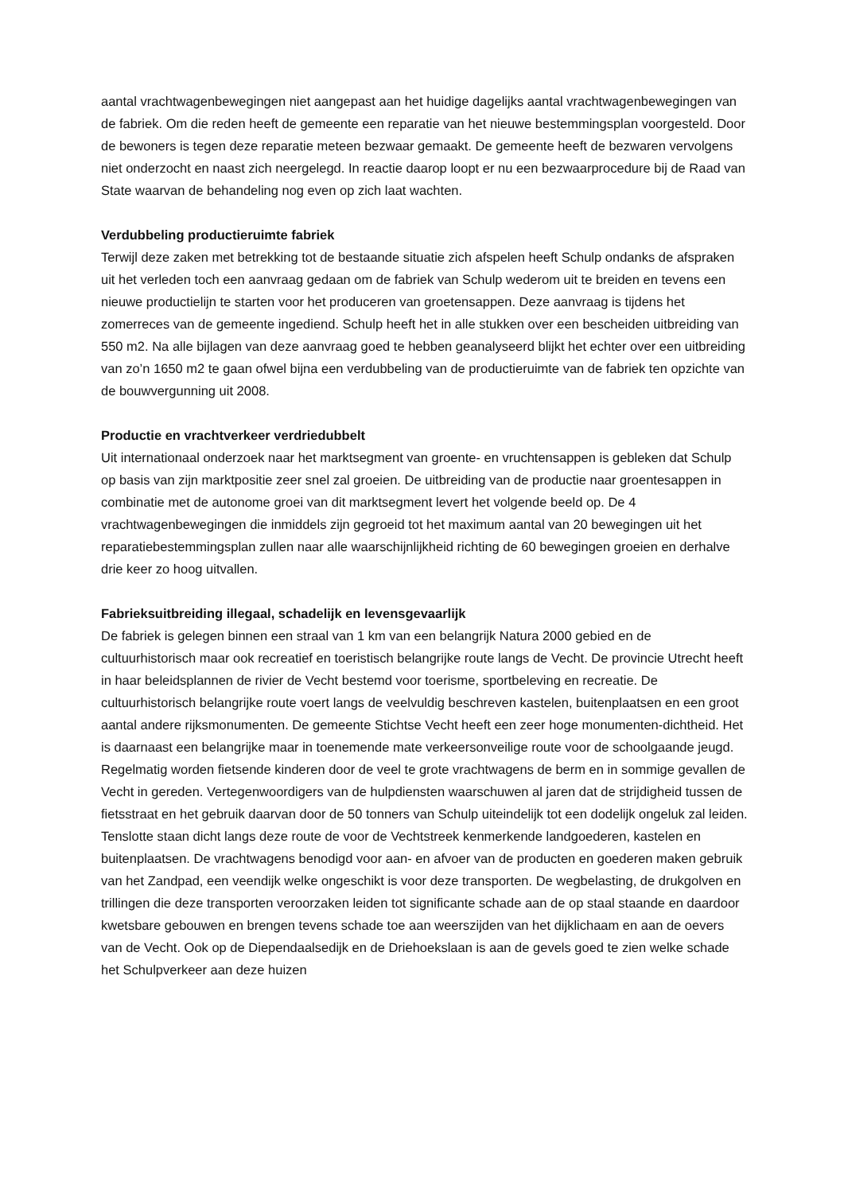aantal vrachtwagenbewegingen niet aangepast aan het huidige dagelijks aantal vrachtwagenbewegingen van de fabriek. Om die reden heeft de gemeente een reparatie van het nieuwe bestemmingsplan voorgesteld. Door de bewoners is tegen deze reparatie meteen bezwaar gemaakt. De gemeente heeft de bezwaren vervolgens niet onderzocht en naast zich neergelegd. In reactie daarop loopt er nu een bezwaarprocedure bij de Raad van State waarvan de behandeling nog even op zich laat wachten.
Verdubbeling productieruimte fabriek
Terwijl deze zaken met betrekking tot de bestaande situatie zich afspelen heeft Schulp ondanks de afspraken uit het verleden toch een aanvraag gedaan om de fabriek van Schulp wederom uit te breiden en tevens een nieuwe productielijn te starten voor het produceren van groetensappen. Deze aanvraag is tijdens het zomerreces van de gemeente ingediend. Schulp heeft het in alle stukken over een bescheiden uitbreiding van 550 m2. Na alle bijlagen van deze aanvraag goed te hebben geanalyseerd blijkt het echter over een uitbreiding van zo’n 1650 m2 te gaan ofwel bijna een verdubbeling van de productieruimte van de fabriek ten opzichte van de bouwvergunning uit 2008.
Productie en vrachtverkeer verdriedubbelt
Uit internationaal onderzoek naar het marktsegment van groente- en vruchtensappen is gebleken dat Schulp op basis van zijn marktpositie zeer snel zal groeien. De uitbreiding van de productie naar groentesappen in combinatie met de autonome groei van dit marktsegment levert het volgende beeld op. De 4 vrachtwagenbewegingen die inmiddels zijn gegroeid tot het maximum aantal van 20 bewegingen uit het reparatiebestemmingsplan zullen naar alle waarschijnlijkheid richting de 60 bewegingen groeien en derhalve drie keer zo hoog uitvallen.
Fabrieksuitbreiding illegaal, schadelijk en levensgevaarlijk
De fabriek is gelegen binnen een straal van 1 km van een belangrijk Natura 2000 gebied en de cultuurhistorisch maar ook recreatief en toeristisch belangrijke route langs de Vecht. De provincie Utrecht heeft in haar beleidsplannen de rivier de Vecht bestemd voor toerisme, sportbeleving en recreatie. De cultuurhistorisch belangrijke route voert langs de veelvuldig beschreven kastelen, buitenplaatsen en een groot aantal andere rijksmonumenten. De gemeente Stichtse Vecht heeft een zeer hoge monumenten-dichtheid. Het is daarnaast een belangrijke maar in toenemende mate verkeersonveilige route voor de schoolgaande jeugd. Regelmatig worden fietsende kinderen door de veel te grote vrachtwagens de berm en in sommige gevallen de Vecht in gereden. Vertegenwoordigers van de hulpdiensten waarschuwen al jaren dat de strijdigheid tussen de fietsstraat en het gebruik daarvan door de 50 tonners van Schulp uiteindelijk tot een dodelijk ongeluk zal leiden. Tenslotte staan dicht langs deze route de voor de Vechtstreek kenmerkende landgoederen, kastelen en buitenplaatsen. De vrachtwagens benodigd voor aan- en afvoer van de producten en goederen maken gebruik van het Zandpad, een veendijk welke ongeschikt is voor deze transporten. De wegbelasting, de drukgolven en trillingen die deze transporten veroorzaken leiden tot significante schade aan de op staal staande en daardoor kwetsbare gebouwen en brengen tevens schade toe aan weerszijden van het dijklichaam en aan de oevers van de Vecht. Ook op de Diependaalsedijk en de Driehoekslaan is aan de gevels goed te zien welke schade het Schulpverkeer aan deze huizen